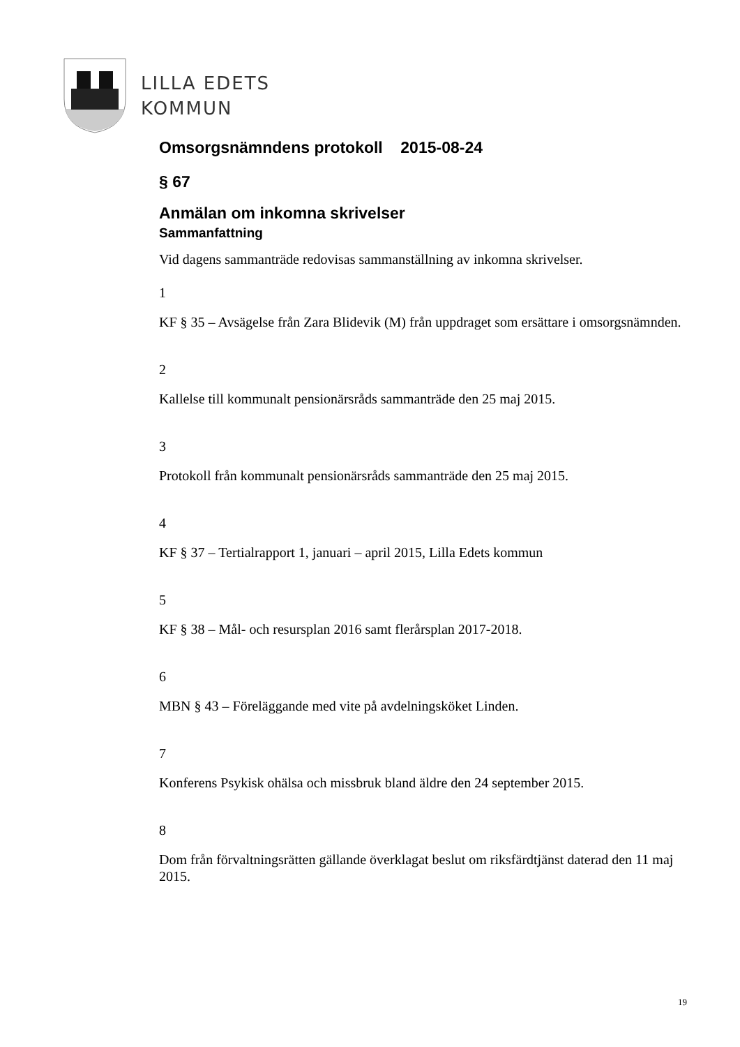LILLA EDETS
KOMMUN
Omsorgsnämndens protokoll 2015-08-24
§ 67
Anmälan om inkomna skrivelser
Sammanfattning
Vid dagens sammanträde redovisas sammanställning av inkomna skrivelser.
1
KF § 35 – Avsägelse från Zara Blidevik (M) från uppdraget som ersättare i omsorgsnämnden.
2
Kallelse till kommunalt pensionärsråds sammanträde den 25 maj 2015.
3
Protokoll från kommunalt pensionärsråds sammanträde den 25 maj 2015.
4
KF § 37 – Tertialrapport 1, januari – april 2015, Lilla Edets kommun
5
KF § 38 – Mål- och resursplan 2016 samt flerårsplan 2017-2018.
6
MBN § 43 – Föreläggande med vite på avdelningsköket Linden.
7
Konferens Psykisk ohälsa och missbruk bland äldre den 24 september 2015.
8
Dom från förvaltningsrätten gällande överklagat beslut om riksfärdtjänst daterad den 11 maj 2015.
19